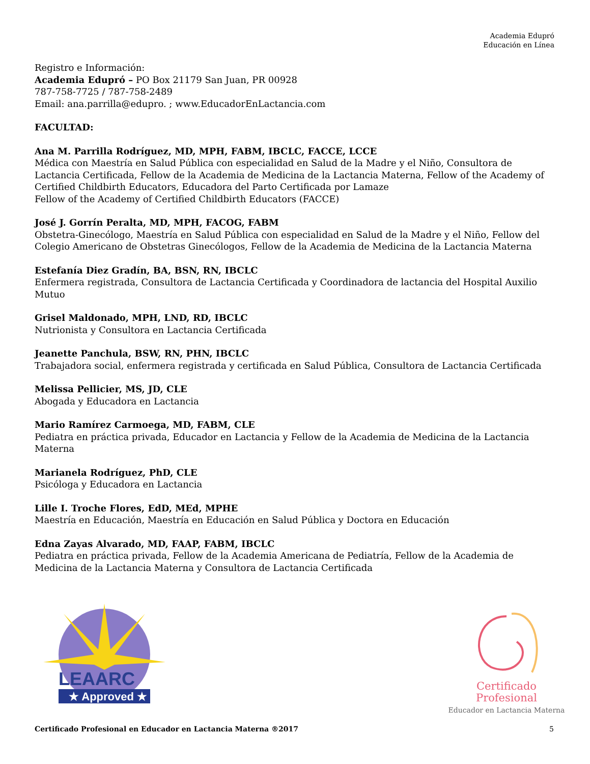Academia Edupró
Educación en Línea
Registro e Información:
Academia Edupró – PO Box 21179 San Juan, PR 00928
787-758-7725 / 787-758-2489
Email: ana.parrilla@edupro. ; www.EducadorEnLactancia.com
FACULTAD:
Ana M. Parrilla Rodríguez, MD, MPH, FABM, IBCLC, FACCE, LCCE
Médica con Maestría en Salud Pública con especialidad en Salud de la Madre y el Niño, Consultora de Lactancia Certificada, Fellow de la Academia de Medicina de la Lactancia Materna, Fellow of the Academy of Certified Childbirth Educators, Educadora del Parto Certificada por Lamaze
Fellow of the Academy of Certified Childbirth Educators (FACCE)
José J. Gorrín Peralta, MD, MPH, FACOG, FABM
Obstetra-Ginecólogo, Maestría en Salud Pública con especialidad en Salud de la Madre y el Niño, Fellow del Colegio Americano de Obstetras Ginecólogos, Fellow de la Academia de Medicina de la Lactancia Materna
Estefanía Diez Gradín, BA, BSN, RN, IBCLC
Enfermera registrada, Consultora de Lactancia Certificada y Coordinadora de lactancia del Hospital Auxilio Mutuo
Grisel Maldonado, MPH, LND, RD, IBCLC
Nutrionista y Consultora en Lactancia Certificada
Jeanette Panchula, BSW, RN, PHN, IBCLC
Trabajadora social, enfermera registrada y certificada en Salud Pública, Consultora de Lactancia Certificada
Melissa Pellicier, MS, JD, CLE
Abogada y Educadora en Lactancia
Mario Ramírez Carmoega, MD, FABM, CLE
Pediatra en práctica privada, Educador en Lactancia y Fellow de la Academia de Medicina de la Lactancia Materna
Marianela Rodríguez, PhD, CLE
Psicóloga y Educadora en Lactancia
Lille I. Troche Flores, EdD, MEd, MPHE
Maestría en Educación, Maestría en Educación en Salud Pública y Doctora en Educación
Edna Zayas Alvarado, MD, FAAP, FABM, IBCLC
Pediatra en práctica privada, Fellow de la Academia Americana de Pediatría, Fellow de la Academia de Medicina de la Lactancia Materna y Consultora de Lactancia Certificada
LEAARC
★ Approved ★
Certificado Profesional
Educador en Lactancia Materna
Certificado Profesional en Educador en Lactancia Materna ®2017 5